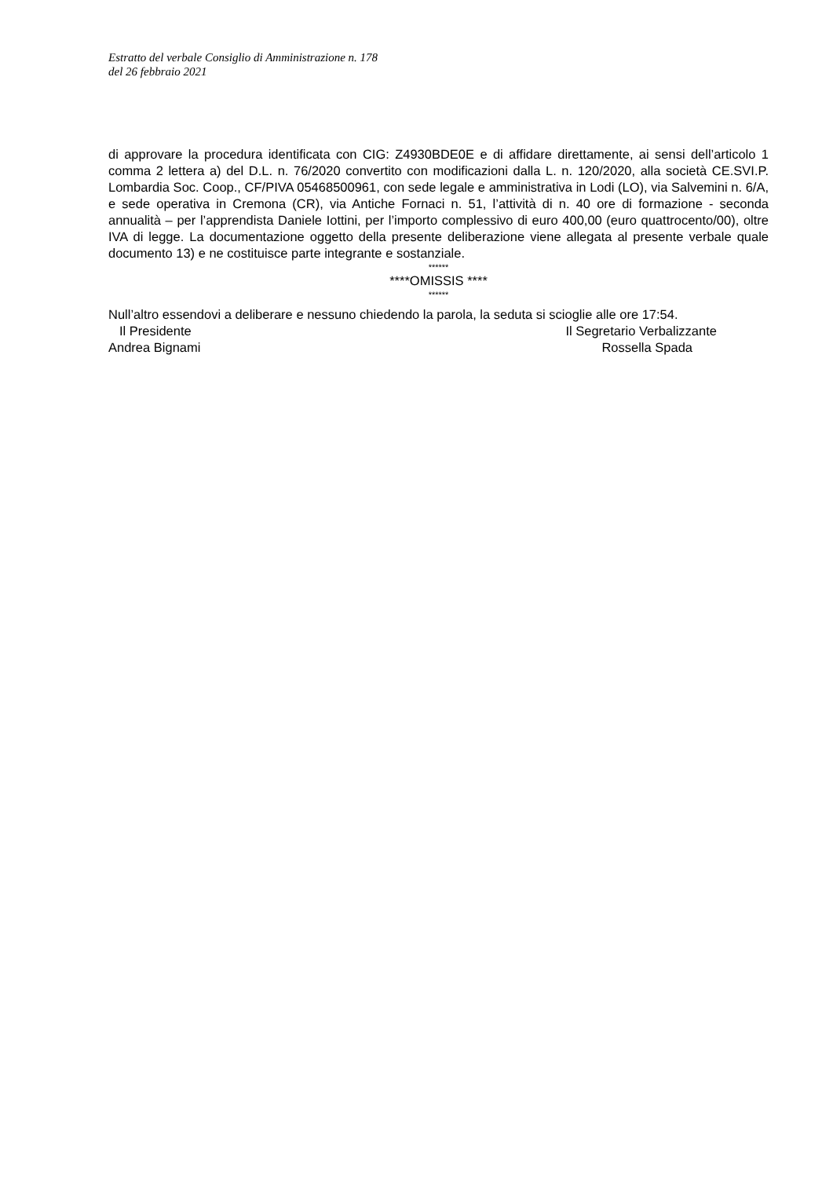Estratto del verbale Consiglio di Amministrazione n. 178
del 26 febbraio 2021
di approvare la procedura identificata con CIG: Z4930BDE0E e di affidare direttamente, ai sensi dell’articolo 1 comma 2 lettera a) del D.L. n. 76/2020 convertito con modificazioni dalla L. n. 120/2020, alla società CE.SVI.P. Lombardia Soc. Coop., CF/PIVA 05468500961, con sede legale e amministrativa in Lodi (LO), via Salvemini n. 6/A, e sede operativa in Cremona (CR), via Antiche Fornaci n. 51, l’attività di n. 40 ore di formazione - seconda annualità – per l’apprendista Daniele Iottini, per l’importo complessivo di euro 400,00 (euro quattrocento/00), oltre IVA di legge. La documentazione oggetto della presente deliberazione viene allegata al presente verbale quale documento 13) e ne costituisce parte integrante e sostanziale.
******
****OMISSIS ****
******
Null’altro essendovi a deliberare e nessuno chiedendo la parola, la seduta si scioglie alle ore 17:54.
Il Presidente Il Segretario Verbalizzante
Andrea Bignami Rossella Spada